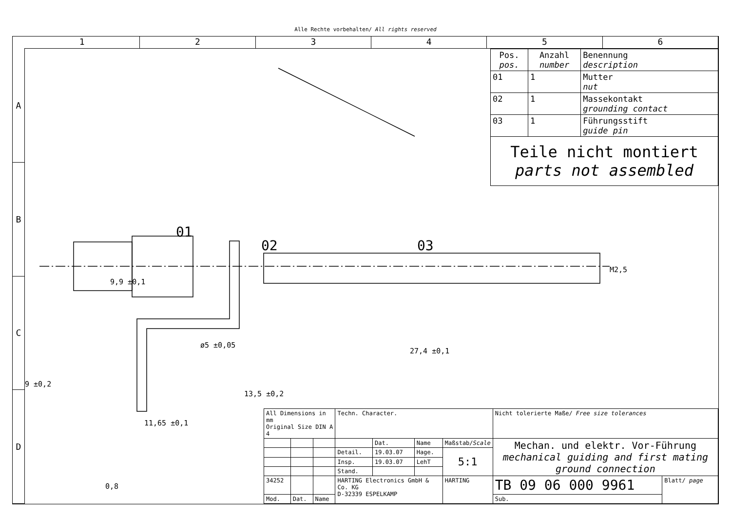Alle Rechte vorbehalten/ All rights reserved
1 2 3 4 5 6
A
B
C
D
01
02 03
9,9 ±0,1
ø5 ±0,05
27,4 ±0,1
M2,5
9 ±0,2
13,5 ±0,2
11,65 ±0,1
0,8
| Pos. pos. | Anzahl number | Benennung description |
| --- | --- | --- |
| 01 | 1 | Mutter nut |
| 02 | 1 | Massekontakt grounding contact |
| 03 | 1 | Führungsstift guide pin |
Teile nicht montiert
parts not assembled
| All Dimensions in mm Original Size DIN A 4 | | | Techn. Character. | | | | Nicht tolerierte Maße/ Free size tolerances | |
| | | | | Dat. | Name | Maßstab/ Scale | Mechan. und elektr. Vor-Führung mechanical guiding and first mating ground connection | |
| | | | Detail. | 19.03.07 | Hage. | 5:1 | | |
| | | | Insp. | 19.03.07 | LehT | | | |
| | | | Stand. | | | | | |
| 34252 | | | HARTING Electronics GmbH & Co. KG D-32339 ESPELKAMP | | | HARTING | TB 09 06 000 9961 | Blatt/ page |
| Mod. | Dat. | Name | | | | | Sub. | |